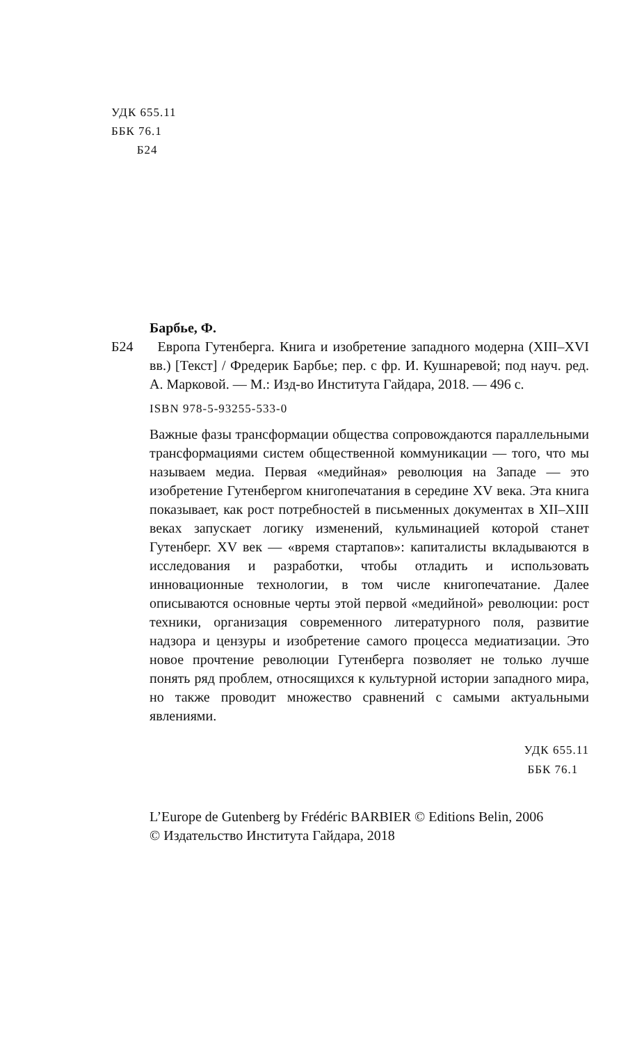УДК 655.11
ББК 76.1
Б24
Барбье, Ф.
Б24 Европа Гутенберга. Книга и изобретение западного модерна (XIII–XVI вв.) [Текст] / Фредерик Барбье; пер. с фр. И. Кушнаревой; под науч. ред. А. Марковой. — М.: Изд-во Института Гайдара, 2018. — 496 с.
ISBN 978-5-93255-533-0
Важные фазы трансформации общества сопровождаются параллельными трансформациями систем общественной коммуникации — того, что мы называем медиа. Первая «медийная» революция на Западе — это изобретение Гутенбергом книгопечатания в середине XV века. Эта книга показывает, как рост потребностей в письменных документах в XII–XIII веках запускает логику изменений, кульминацией которой станет Гутенберг. XV век — «время стартапов»: капиталисты вкладываются в исследования и разработки, чтобы отладить и использовать инновационные технологии, в том числе книгопечатание. Далее описываются основные черты этой первой «медийной» революции: рост техники, организация современного литературного поля, развитие надзора и цензуры и изобретение самого процесса медиатизации. Это новое прочтение революции Гутенберга позволяет не только лучше понять ряд проблем, относящихся к культурной истории западного мира, но также проводит множество сравнений с самыми актуальными явлениями.
УДК 655.11
ББК 76.1
L’Europe de Gutenberg by Frédéric BARBIER © Editions Belin, 2006
© Издательство Института Гайдара, 2018